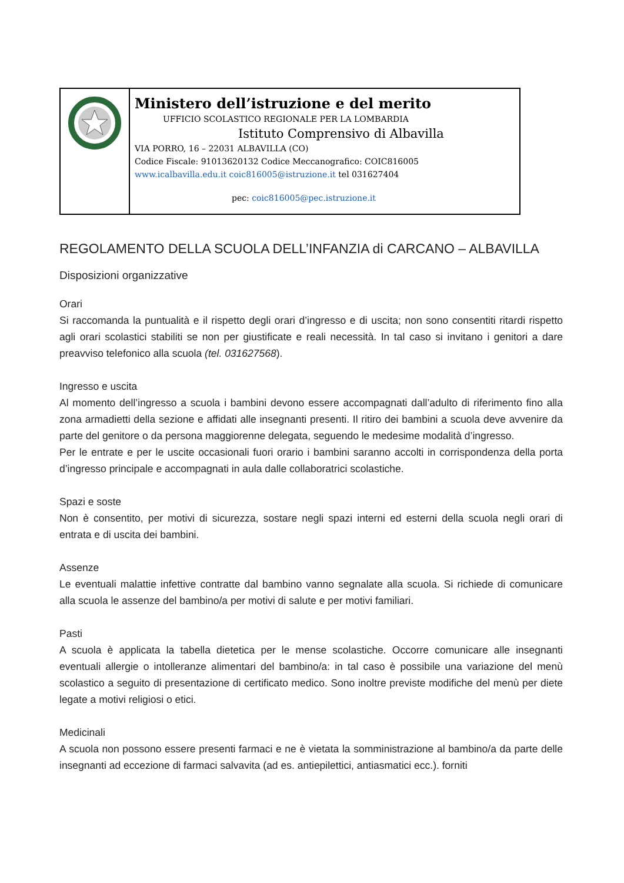Ministero dell’istruzione e del merito
UFFICIO SCOLASTICO REGIONALE PER LA LOMBARDIA
Istituto Comprensivo di Albavilla
VIA PORRO, 16 – 22031 ALBAVILLA (CO)
Codice Fiscale: 91013620132 Codice Meccanografico: COIC816005
www.icalbavilla.edu.it coic816005@istruzione.it tel 031627404
pec: coic816005@pec.istruzione.it
REGOLAMENTO DELLA SCUOLA DELL’INFANZIA di CARCANO – ALBAVILLA
Disposizioni organizzative
Orari
Si raccomanda la puntualità e il rispetto degli orari d’ingresso e di uscita; non sono consentiti ritardi rispetto agli orari scolastici stabiliti se non per giustificate e reali necessità. In tal caso si invitano i genitori a dare preavviso telefonico alla scuola (tel. 031627568).
Ingresso e uscita
Al momento dell’ingresso a scuola i bambini devono essere accompagnati dall’adulto di riferimento fino alla zona armadietti della sezione e affidati alle insegnanti presenti. Il ritiro dei bambini a scuola deve avvenire da parte del genitore o da persona maggiorenne delegata, seguendo le medesime modalità d’ingresso.
Per le entrate e per le uscite occasionali fuori orario i bambini saranno accolti in corrispondenza della porta d’ingresso principale e accompagnati in aula dalle collaboratrici scolastiche.
Spazi e soste
Non è consentito, per motivi di sicurezza, sostare negli spazi interni ed esterni della scuola negli orari di entrata e di uscita dei bambini.
Assenze
Le eventuali malattie infettive contratte dal bambino vanno segnalate alla scuola. Si richiede di comunicare alla scuola le assenze del bambino/a per motivi di salute e per motivi familiari.
Pasti
A scuola è applicata la tabella dietetica per le mense scolastiche. Occorre comunicare alle insegnanti eventuali allergie o intolleranze alimentari del bambino/a: in tal caso è possibile una variazione del menù scolastico a seguito di presentazione di certificato medico. Sono inoltre previste modifiche del menù per diete legate a motivi religiosi o etici.
Medicinali
A scuola non possono essere presenti farmaci e ne è vietata la somministrazione al bambino/a da parte delle insegnanti ad eccezione di farmaci salvavita (ad es. antiepilettici, antiasmatici ecc.). forniti